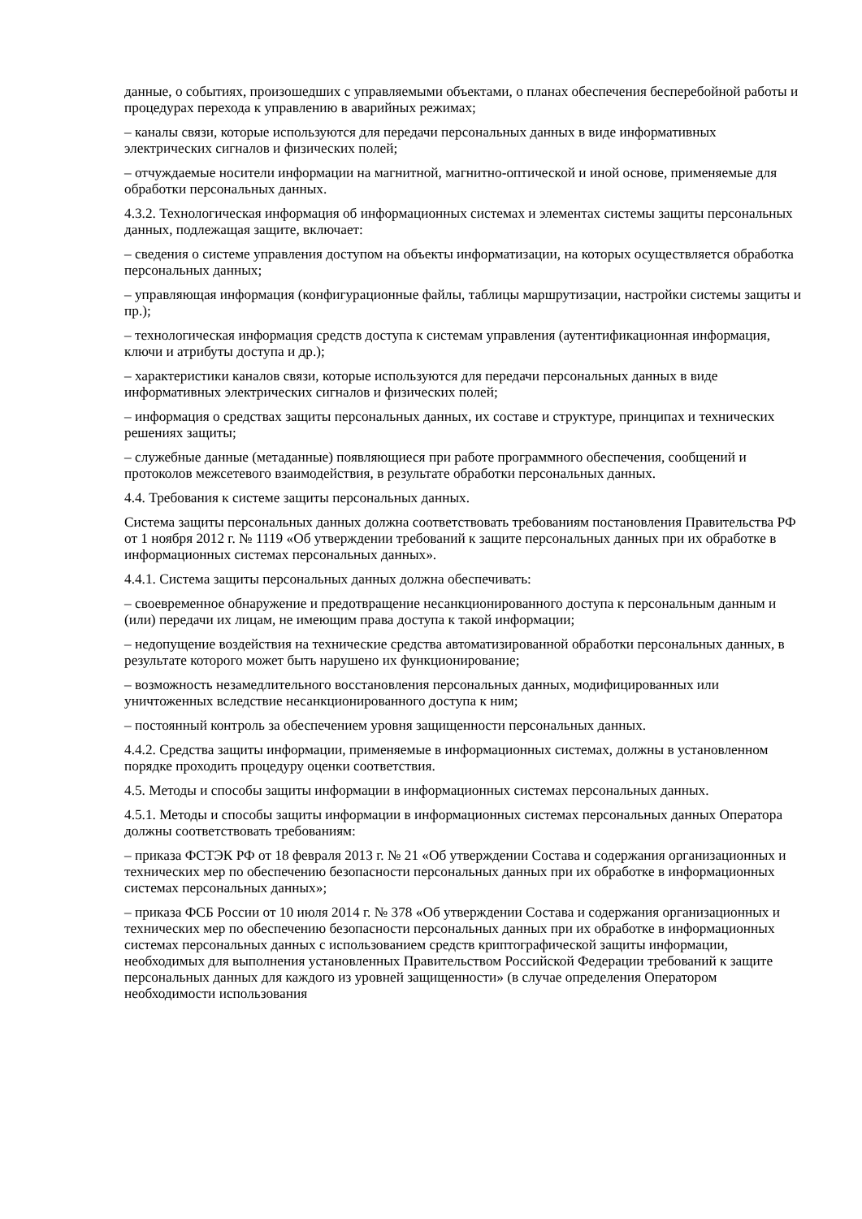данные, о событиях, произошедших с управляемыми объектами, о планах обеспечения бесперебойной работы и процедурах перехода к управлению в аварийных режимах;
– каналы связи, которые используются для передачи персональных данных в виде информативных электрических сигналов и физических полей;
– отчуждаемые носители информации на магнитной, магнитно-оптической и иной основе, применяемые для обработки персональных данных.
4.3.2. Технологическая информация об информационных системах и элементах системы защиты персональных данных, подлежащая защите, включает:
– сведения о системе управления доступом на объекты информатизации, на которых осуществляется обработка персональных данных;
– управляющая информация (конфигурационные файлы, таблицы маршрутизации, настройки системы защиты и пр.);
– технологическая информация средств доступа к системам управления (аутентификационная информация, ключи и атрибуты доступа и др.);
– характеристики каналов связи, которые используются для передачи персональных данных в виде информативных электрических сигналов и физических полей;
– информация о средствах защиты персональных данных, их составе и структуре, принципах и технических решениях защиты;
– служебные данные (метаданные) появляющиеся при работе программного обеспечения, сообщений и протоколов межсетевого взаимодействия, в результате обработки персональных данных.
4.4. Требования к системе защиты персональных данных.
Система защиты персональных данных должна соответствовать требованиям постановления Правительства РФ от 1 ноября 2012 г. № 1119 «Об утверждении требований к защите персональных данных при их обработке в информационных системах персональных данных».
4.4.1. Система защиты персональных данных должна обеспечивать:
– своевременное обнаружение и предотвращение несанкционированного доступа к персональным данным и (или) передачи их лицам, не имеющим права доступа к такой информации;
– недопущение воздействия на технические средства автоматизированной обработки персональных данных, в результате которого может быть нарушено их функционирование;
– возможность незамедлительного восстановления персональных данных, модифицированных или уничтоженных вследствие несанкционированного доступа к ним;
– постоянный контроль за обеспечением уровня защищенности персональных данных.
4.4.2. Средства защиты информации, применяемые в информационных системах, должны в установленном порядке проходить процедуру оценки соответствия.
4.5. Методы и способы защиты информации в информационных системах персональных данных.
4.5.1. Методы и способы защиты информации в информационных системах персональных данных Оператора должны соответствовать требованиям:
– приказа ФСТЭК РФ от 18 февраля 2013 г. № 21 «Об утверждении Состава и содержания организационных и технических мер по обеспечению безопасности персональных данных при их обработке в информационных системах персональных данных»;
– приказа ФСБ России от 10 июля 2014 г. № 378 «Об утверждении Состава и содержания организационных и технических мер по обеспечению безопасности персональных данных при их обработке в информационных системах персональных данных с использованием средств криптографической защиты информации, необходимых для выполнения установленных Правительством Российской Федерации требований к защите персональных данных для каждого из уровней защищенности» (в случае определения Оператором необходимости использования